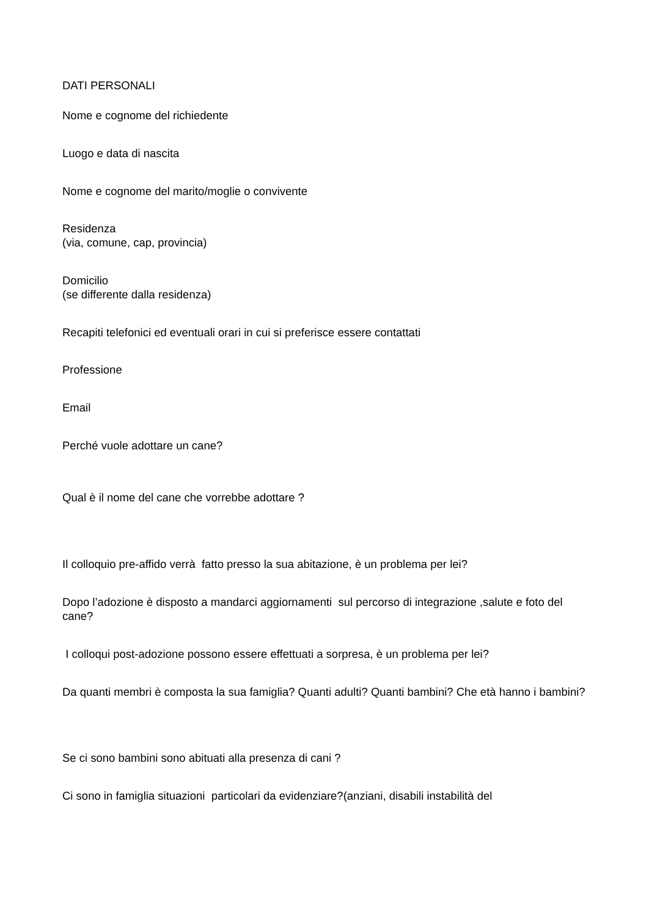DATI PERSONALI
Nome e cognome del richiedente
Luogo e data di nascita
Nome e cognome del marito/moglie o convivente
Residenza
(via, comune, cap, provincia)
Domicilio
(se differente dalla residenza)
Recapiti telefonici ed eventuali orari in cui si preferisce essere contattati
Professione
Email
Perché vuole adottare un cane?
Qual è il nome del cane che vorrebbe adottare ?
Il colloquio pre-affido verrà fatto presso la sua abitazione, è un problema per lei?
Dopo l’adozione è disposto a mandarci aggiornamenti sul percorso di integrazione ,salute e foto del cane?
I colloqui post-adozione possono essere effettuati a sorpresa, è un problema per lei?
Da quanti membri è composta la sua famiglia? Quanti adulti? Quanti bambini? Che età hanno i bambini?
Se ci sono bambini sono abituati alla presenza di cani ?
Ci sono in famiglia situazioni particolari da evidenziare?(anziani, disabili instabilità del